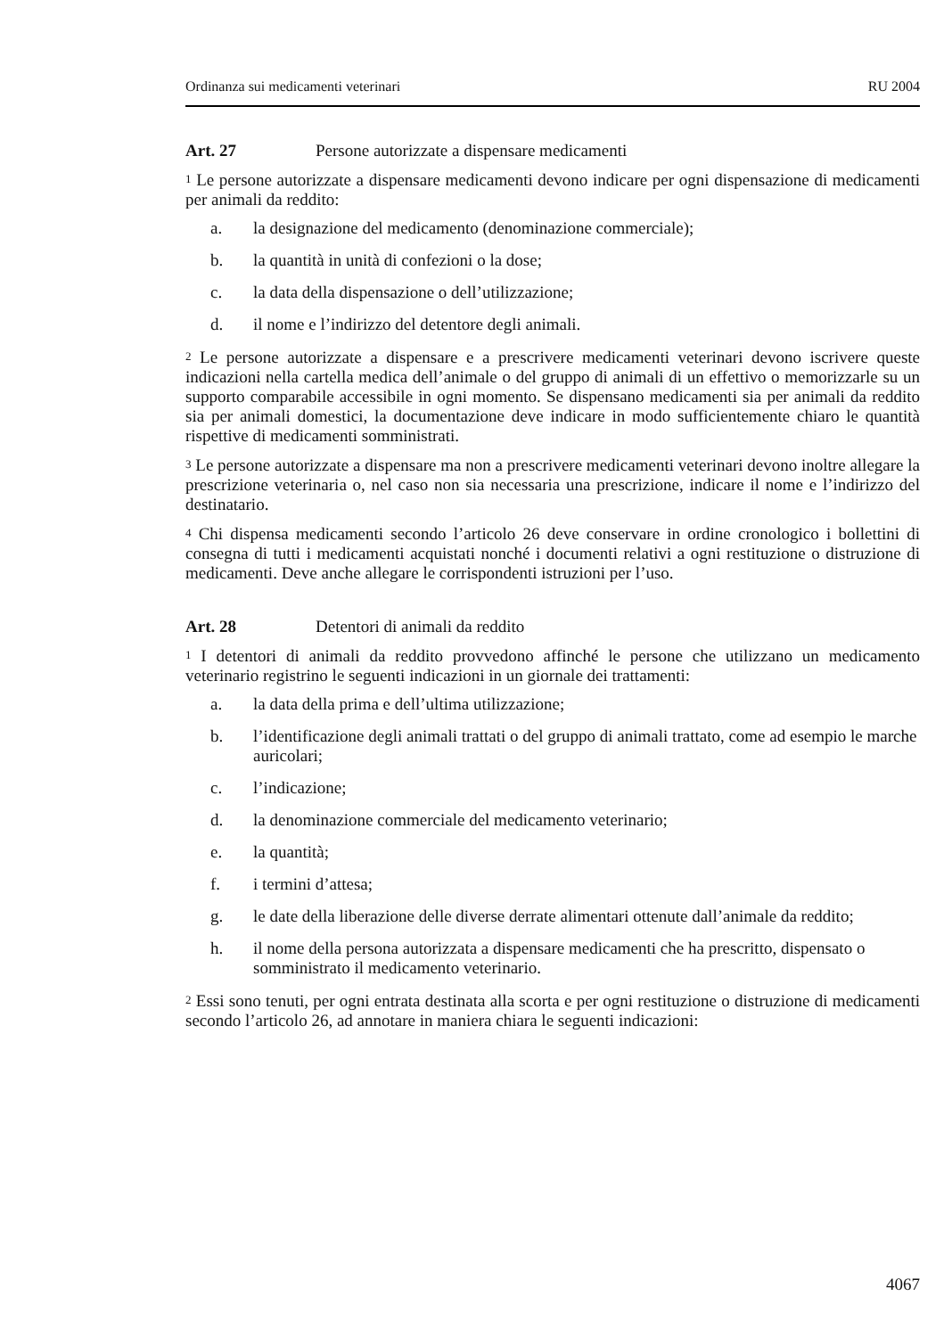Ordinanza sui medicamenti veterinari RU 2004
Art. 27 Persone autorizzate a dispensare medicamenti
<sup>1</sup> Le persone autorizzate a dispensare medicamenti devono indicare per ogni dispensazione di medicamenti per animali da reddito:
a. la designazione del medicamento (denominazione commerciale);
b. la quantità in unità di confezioni o la dose;
c. la data della dispensazione o dell’utilizzazione;
d. il nome e l’indirizzo del detentore degli animali.
<sup>2</sup> Le persone autorizzate a dispensare e a prescrivere medicamenti veterinari devono iscrivere queste indicazioni nella cartella medica dell’animale o del gruppo di animali di un effettivo o memorizzarle su un supporto comparabile accessibile in ogni momento. Se dispensano medicamenti sia per animali da reddito sia per animali domestici, la documentazione deve indicare in modo sufficientemente chiaro le quantità rispettive di medicamenti somministrati.
<sup>3</sup> Le persone autorizzate a dispensare ma non a prescrivere medicamenti veterinari devono inoltre allegare la prescrizione veterinaria o, nel caso non sia necessaria una prescrizione, indicare il nome e l’indirizzo del destinatario.
<sup>4</sup> Chi dispensa medicamenti secondo l’articolo 26 deve conservare in ordine cronologico i bollettini di consegna di tutti i medicamenti acquistati nonché i documenti relativi a ogni restituzione o distruzione di medicamenti. Deve anche allegare le corrispondenti istruzioni per l’uso.
Art. 28 Detentori di animali da reddito
<sup>1</sup> I detentori di animali da reddito provvedono affinché le persone che utilizzano un medicamento veterinario registrino le seguenti indicazioni in un giornale dei trattamenti:
a. la data della prima e dell’ultima utilizzazione;
b. l’identificazione degli animali trattati o del gruppo di animali trattato, come ad esempio le marche auricolari;
c. l’indicazione;
d. la denominazione commerciale del medicamento veterinario;
e. la quantità;
f. i termini d’attesa;
g. le date della liberazione delle diverse derrate alimentari ottenute dall’animale da reddito;
h. il nome della persona autorizzata a dispensare medicamenti che ha prescritto, dispensato o somministrato il medicamento veterinario.
<sup>2</sup> Essi sono tenuti, per ogni entrata destinata alla scorta e per ogni restituzione o distruzione di medicamenti secondo l’articolo 26, ad annotare in maniera chiara le seguenti indicazioni:
4067